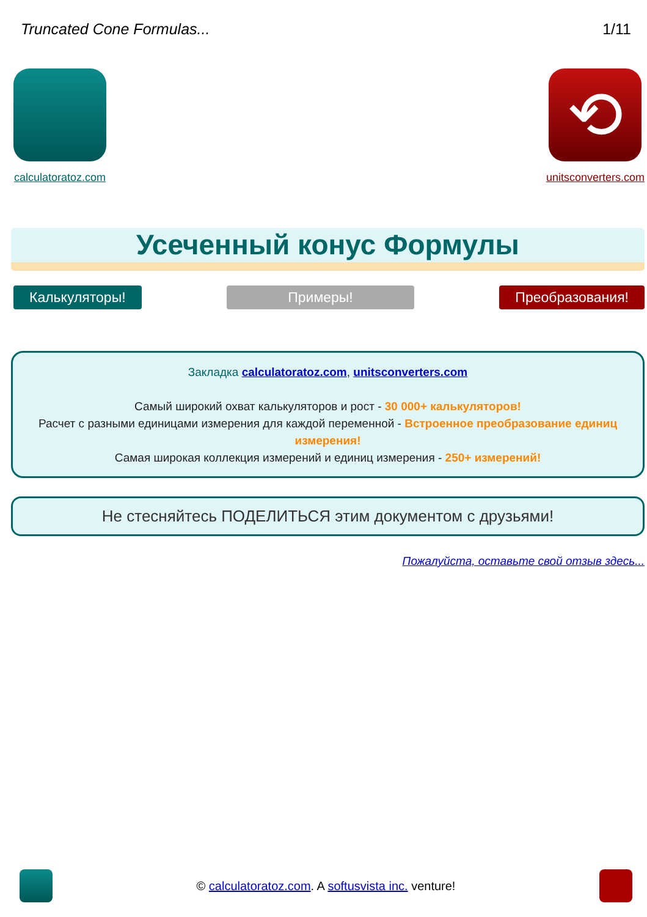Truncated Cone Formulas... 1/11
calculatoratoz.com
⟲
unitsconverters.com
Усеченный конус Формулы
Калькуляторы! Примеры! Преобразования!
Закладка calculatoratoz.com, unitsconverters.com
Самый широкий охват калькуляторов и рост - 30 000+ калькуляторов!
Расчет с разными единицами измерения для каждой переменной - Встроенное преобразование единиц измерения!
Самая широкая коллекция измерений и единиц измерения - 250+ измерений!
Не стесняйтесь ПОДЕЛИТЬСЯ этим документом с друзьями!
Пожалуйста, оставьте свой отзыв здесь...
© calculatoratoz.com. A softusvista inc. venture!